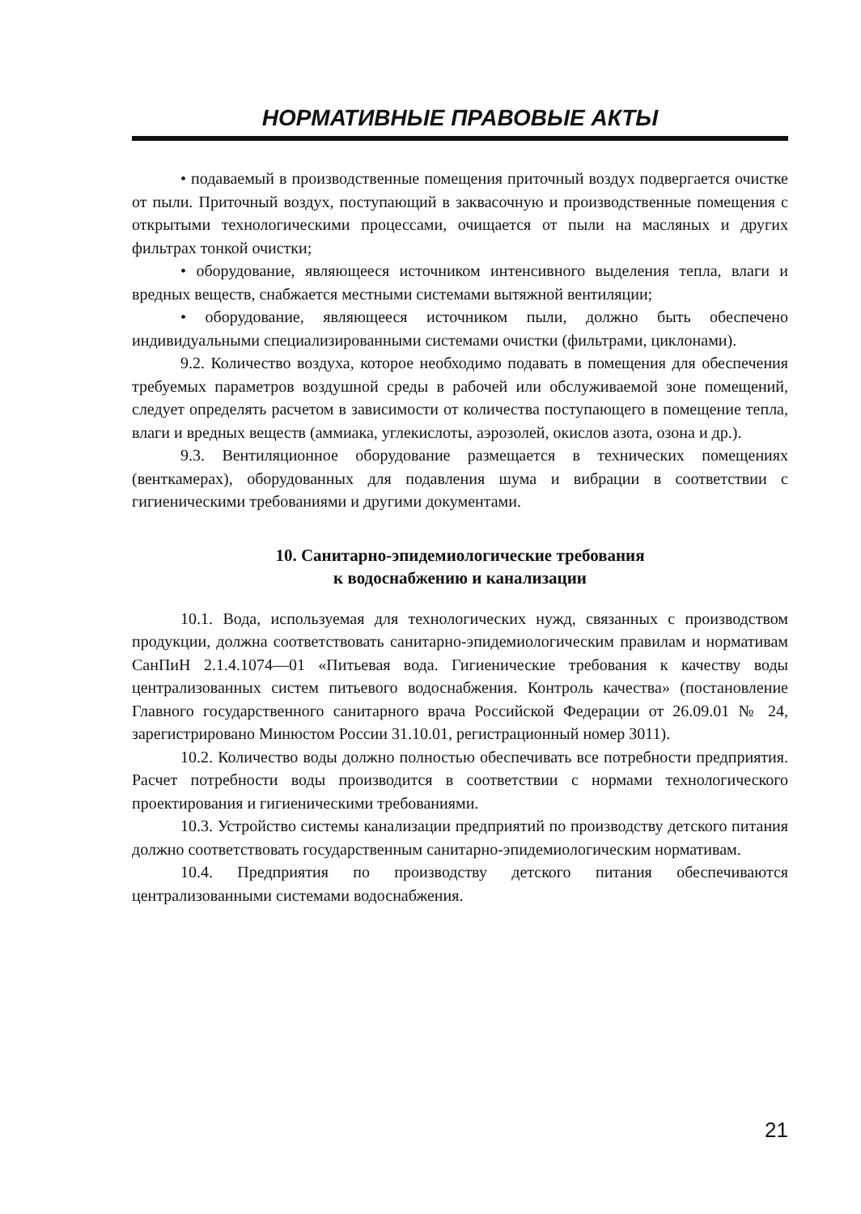НОРМАТИВНЫЕ ПРАВОВЫЕ АКТЫ
• подаваемый в производственные помещения приточный воздух подвергается очистке от пыли. Приточный воздух, поступающий в заквасочную и производственные помещения с открытыми технологическими процессами, очищается от пыли на масляных и других фильтрах тонкой очистки;
• оборудование, являющееся источником интенсивного выделения тепла, влаги и вредных веществ, снабжается местными системами вытяжной вентиляции;
• оборудование, являющееся источником пыли, должно быть обеспечено индивидуальными специализированными системами очистки (фильтрами, циклонами).
9.2. Количество воздуха, которое необходимо подавать в помещения для обеспечения требуемых параметров воздушной среды в рабочей или обслуживаемой зоне помещений, следует определять расчетом в зависимости от количества поступающего в помещение тепла, влаги и вредных веществ (аммиака, углекислоты, аэрозолей, окислов азота, озона и др.).
9.3. Вентиляционное оборудование размещается в технических помещениях (венткамерах), оборудованных для подавления шума и вибрации в соответствии с гигиеническими требованиями и другими документами.
10. Санитарно-эпидемиологические требования
к водоснабжению и канализации
10.1. Вода, используемая для технологических нужд, связанных с производством продукции, должна соответствовать санитарно-эпидемиологическим правилам и нормативам СанПиН 2.1.4.1074—01 «Питьевая вода. Гигиенические требования к качеству воды централизованных систем питьевого водоснабжения. Контроль качества» (постановление Главного государственного санитарного врача Российской Федерации от 26.09.01 № 24, зарегистрировано Минюстом России 31.10.01, регистрационный номер 3011).
10.2. Количество воды должно полностью обеспечивать все потребности предприятия. Расчет потребности воды производится в соответствии с нормами технологического проектирования и гигиеническими требованиями.
10.3. Устройство системы канализации предприятий по производству детского питания должно соответствовать государственным санитарно-эпидемиологическим нормативам.
10.4. Предприятия по производству детского питания обеспечиваются централизованными системами водоснабжения.
21